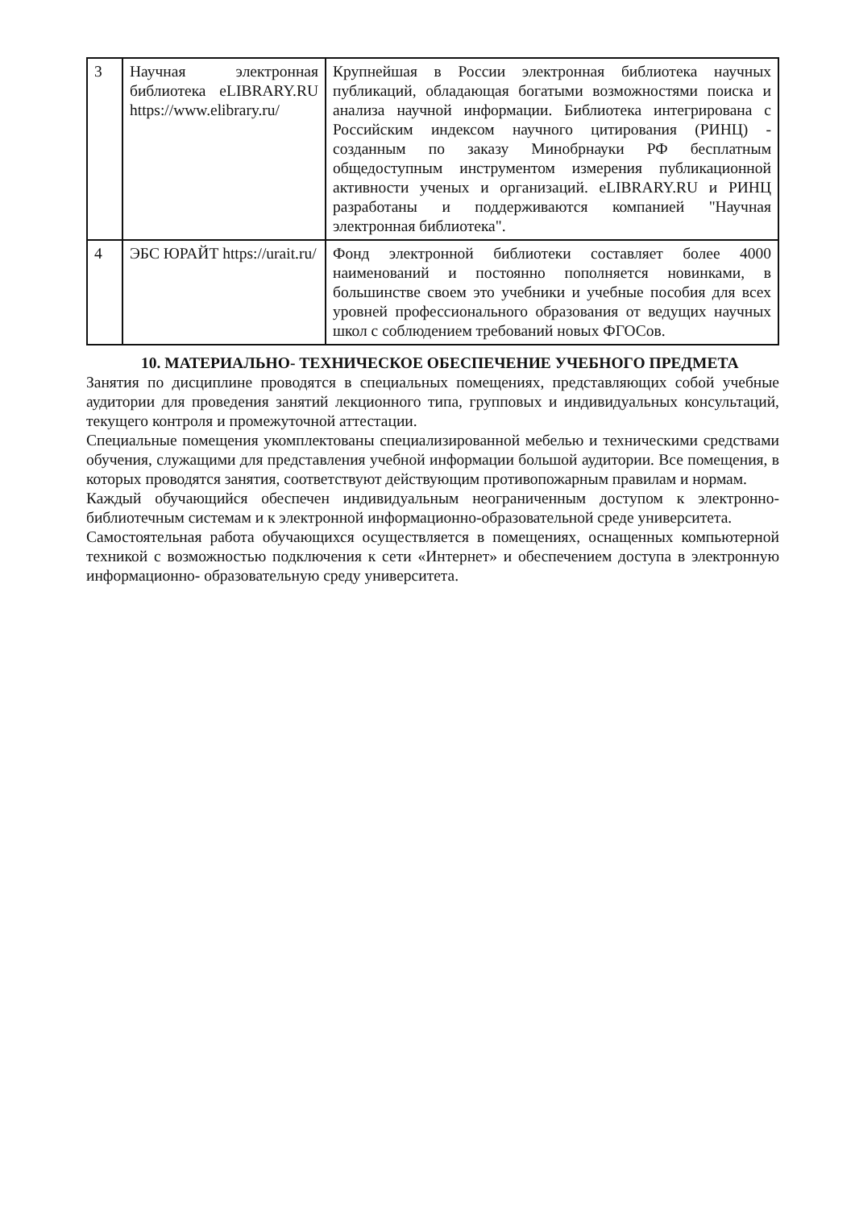| 3 | Научная электронная библиотека eLIBRARY.RU https://www.elibrary.ru/ | Крупнейшая в России электронная библиотека научных публикаций, обладающая богатыми возможностями поиска и анализа научной информации. Библиотека интегрирована с Российским индексом научного цитирования (РИНЦ) - созданным по заказу Минобрнауки РФ бесплатным общедоступным инструментом измерения публикационной активности ученых и организаций. eLIBRARY.RU и РИНЦ разработаны и поддерживаются компанией "Научная электронная библиотека". |
| 4 | ЭБС ЮРАЙТ https://urait.ru/ | Фонд электронной библиотеки составляет более 4000 наименований и постоянно пополняется новинками, в большинстве своем это учебники и учебные пособия для всех уровней профессионального образования от ведущих научных школ с соблюдением требований новых ФГОСов. |
10. МАТЕРИАЛЬНО- ТЕХНИЧЕСКОЕ ОБЕСПЕЧЕНИЕ УЧЕБНОГО ПРЕДМЕТА
Занятия по дисциплине проводятся в специальных помещениях, представляющих собой учебные аудитории для проведения занятий лекционного типа, групповых и индивидуальных консультаций, текущего контроля и промежуточной аттестации.
Специальные помещения укомплектованы специализированной мебелью и техническими средствами обучения, служащими для представления учебной информации большой аудитории. Все помещения, в которых проводятся занятия, соответствуют действующим противопожарным правилам и нормам.
Каждый обучающийся обеспечен индивидуальным неограниченным доступом к электронно- библиотечным системам и к электронной информационно-образовательной среде университета.
Самостоятельная работа обучающихся осуществляется в помещениях, оснащенных компьютерной техникой с возможностью подключения к сети «Интернет» и обеспечением доступа в электронную информационно- образовательную среду университета.